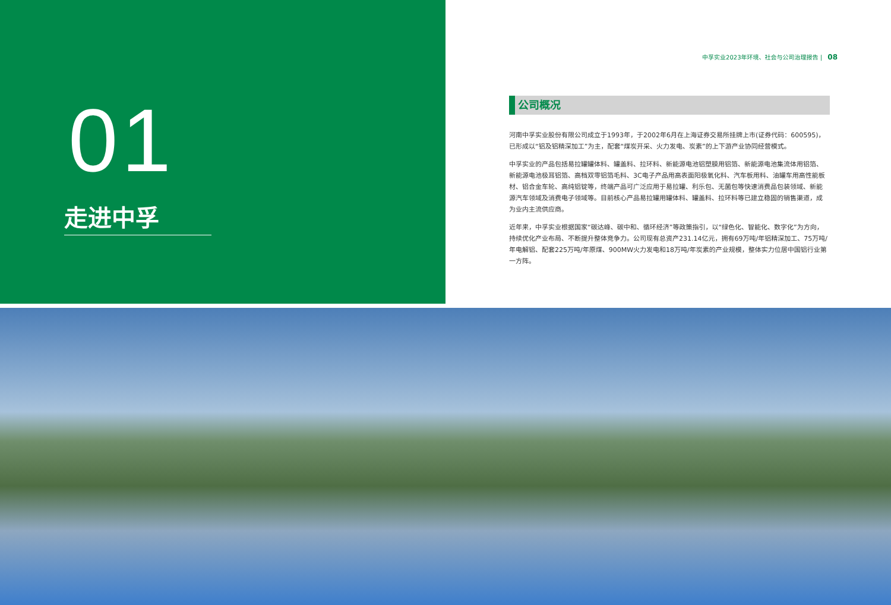01
走进中孚
中孚实业2023年环境、社会与公司治理报告 | 08
公司概况
河南中孚实业股份有限公司成立于1993年，于2002年6月在上海证券交易所挂牌上市(证券代码：600595)，已形成以“铝及铝精深加工”为主，配套“煤炭开采、火力发电、炭素”的上下游产业协同经营模式。
中孚实业的产品包括易拉罐罐体料、罐盖料、拉环料、新能源电池铝塑膜用铝箔、新能源电池集流体用铝箔、新能源电池极耳铝箔、高档双零铝箔毛料、3C电子产品用高表面阳极氧化料、汽车板用料、油罐车用高性能板材、铝合金车轮、高纯铝锭等，终端产品可广泛应用于易拉罐、利乐包、无菌包等快速消费品包装领域、新能源汽车领域及消费电子领域等。目前核心产品易拉罐用罐体料、罐盖料、拉环料等已建立稳固的销售渠道，成为业内主流供应商。
近年来，中孚实业根据国家“碳达峰、碳中和、循环经济”等政策指引，以“绿色化、智能化、数字化”为方向，持续优化产业布局、不断提升整体竞争力。公司现有总资产231.14亿元，拥有69万吨/年铝精深加工、75万吨/年电解铝、配套225万吨/年原煤、900MW火力发电和18万吨/年炭素的产业规模，整体实力位居中国铝行业第一方阵。